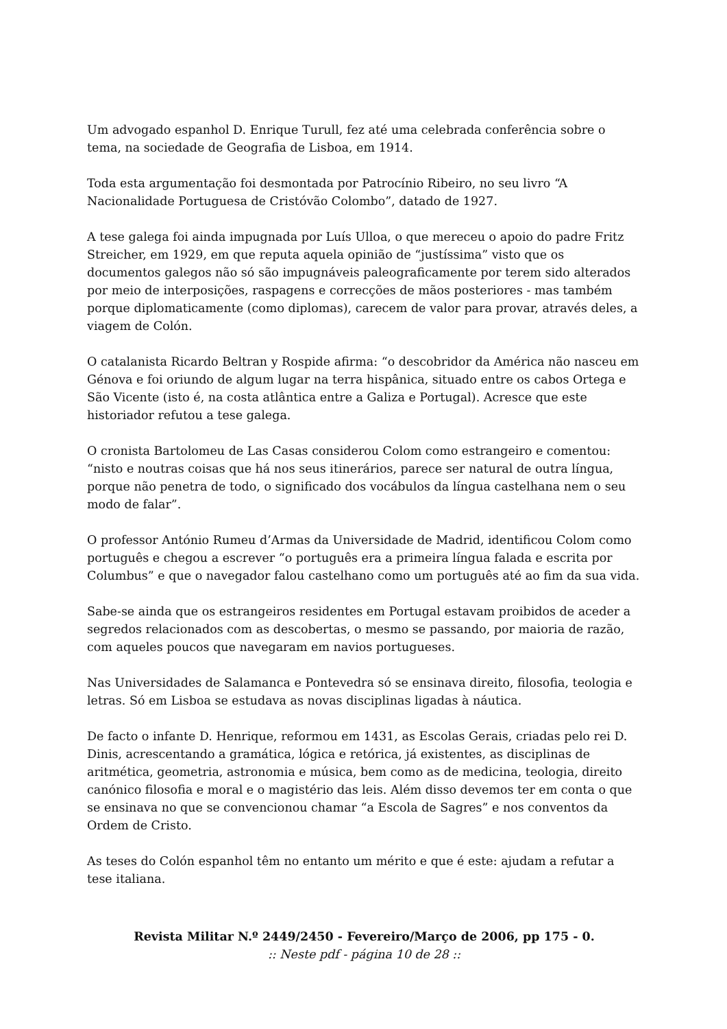Um advogado espanhol D. Enrique Turull, fez até uma celebrada conferência sobre o tema, na sociedade de Geografia de Lisboa, em 1914.
Toda esta argumentação foi desmontada por Patrocínio Ribeiro, no seu livro “A Nacionalidade Portuguesa de Cristóvão Colombo”, datado de 1927.
A tese galega foi ainda impugnada por Luís Ulloa, o que mereceu o apoio do padre Fritz Streicher, em 1929, em que reputa aquela opinião de “justíssima” visto que os documentos galegos não só são impugnáveis paleograficamente por terem sido alterados por meio de interposições, raspagens e correcções de mãos posteriores - mas também porque diplomaticamente (como diplomas), carecem de valor para provar, através deles, a viagem de Colón.
O catalanista Ricardo Beltran y Rospide afirma: “o descobridor da América não nasceu em Génova e foi oriundo de algum lugar na terra hispânica, situado entre os cabos Ortega e São Vicente (isto é, na costa atlântica entre a Galiza e Portugal). Acresce que este historiador refutou a tese galega.
O cronista Bartolomeu de Las Casas considerou Colom como estrangeiro e comentou: “nisto e noutras coisas que há nos seus itinerários, parece ser natural de outra língua, porque não penetra de todo, o significado dos vocábulos da língua castelhana nem o seu modo de falar”.
O professor António Rumeu d’Armas da Universidade de Madrid, identificou Colom como português e chegou a escrever “o português era a primeira língua falada e escrita por Columbus” e que o navegador falou castelhano como um português até ao fim da sua vida.
Sabe-se ainda que os estrangeiros residentes em Portugal estavam proibidos de aceder a segredos relacionados com as descobertas, o mesmo se passando, por maioria de razão, com aqueles poucos que navegaram em navios portugueses.
Nas Universidades de Salamanca e Pontevedra só se ensinava direito, filosofia, teologia e letras. Só em Lisboa se estudava as novas disciplinas ligadas à náutica.
De facto o infante D. Henrique, reformou em 1431, as Escolas Gerais, criadas pelo rei D. Dinis, acrescentando a gramática, lógica e retórica, já existentes, as disciplinas de aritmética, geometria, astronomia e música, bem como as de medicina, teologia, direito canónico filosofia e moral e o magistério das leis. Além disso devemos ter em conta o que se ensinava no que se convencionou chamar “a Escola de Sagres” e nos conventos da Ordem de Cristo.
As teses do Colón espanhol têm no entanto um mérito e que é este: ajudam a refutar a tese italiana.
Revista Militar N.º 2449/2450 - Fevereiro/Março de 2006, pp 175 - 0.:: Neste pdf - página 10 de 28 ::